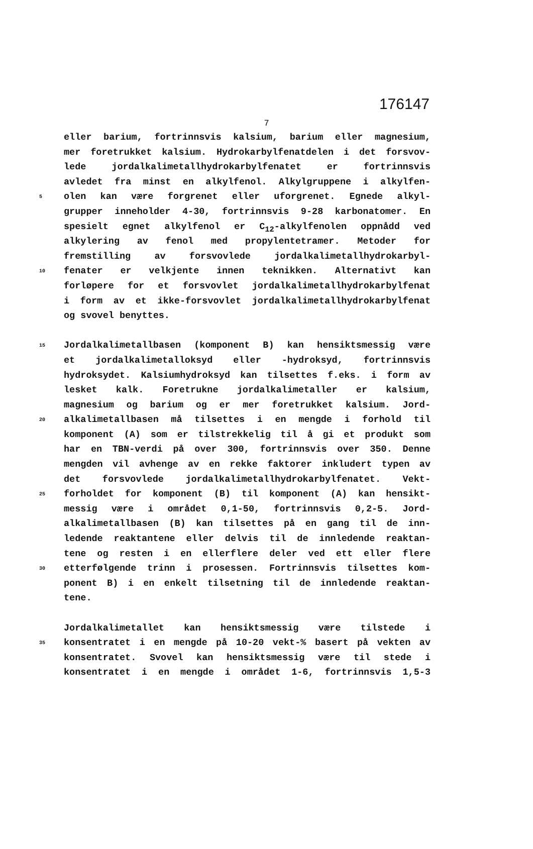176147
7
eller barium, fortrinnsvis kalsium, barium eller magnesium,
mer foretrukket kalsium. Hydrokarbylfenatdelen i det forsvov-
lede jordalkalimetallhydrokarbylfenatet er fortrinnsvis
avledet fra minst en alkylfenol. Alkylgruppene i alkylfen-
5 olen kan være forgrenet eller uforgrenet. Egnede alkyl-
grupper inneholder 4-30, fortrinnsvis 9-28 karbonatomer. En
spesielt egnet alkylfenol er C<sub>12</sub>-alkylfenolen oppnådd ved
alkylering av fenol med propylentetramer. Metoder for
fremstilling av forsvovlede jordalkalimetallhydrokarbyl-
10 fenater er velkjente innen teknikken. Alternativt kan
forløpere for et forsvovlet jordalkalimetallhydrokarbylfenat
i form av et ikke-forsvovlet jordalkalimetallhydrokarbylfenat
og svovel benyttes.
15 Jordalkalimetallbasen (komponent B) kan hensiktsmessig være
et jordalkalimetalloksyd eller -hydroksyd, fortrinnsvis
hydroksydet. Kalsiumhydroksyd kan tilsettes f.eks. i form av
lesket kalk. Foretrukne jordalkalimetaller er kalsium,
magnesium og barium og er mer foretrukket kalsium. Jord-
20 alkalimetallbasen må tilsettes i en mengde i forhold til
komponent (A) som er tilstrekkelig til å gi et produkt som
har en TBN-verdi på over 300, fortrinnsvis over 350. Denne
mengden vil avhenge av en rekke faktorer inkludert typen av
det forsvovlede jordalkalimetallhydrokarbylfenatet. Vekt-
25 forholdet for komponent (B) til komponent (A) kan hensikt-
messig være i området 0,1-50, fortrinnsvis 0,2-5. Jord-
alkalimetallbasen (B) kan tilsettes på en gang til de inn-
ledende reaktantene eller delvis til de innledende reaktan-
tene og resten i en ellerflere deler ved ett eller flere
30 etterfølgende trinn i prosessen. Fortrinnsvis tilsettes kom-
ponent B) i en enkelt tilsetning til de innledende reaktan-
tene.
Jordalkalimetallet kan hensiktsmessig være tilstede i
35 konsentratet i en mengde på 10-20 vekt-% basert på vekten av
konsentratet. Svovel kan hensiktsmessig være til stede i
konsentratet i en mengde i området 1-6, fortrinnsvis 1,5-3